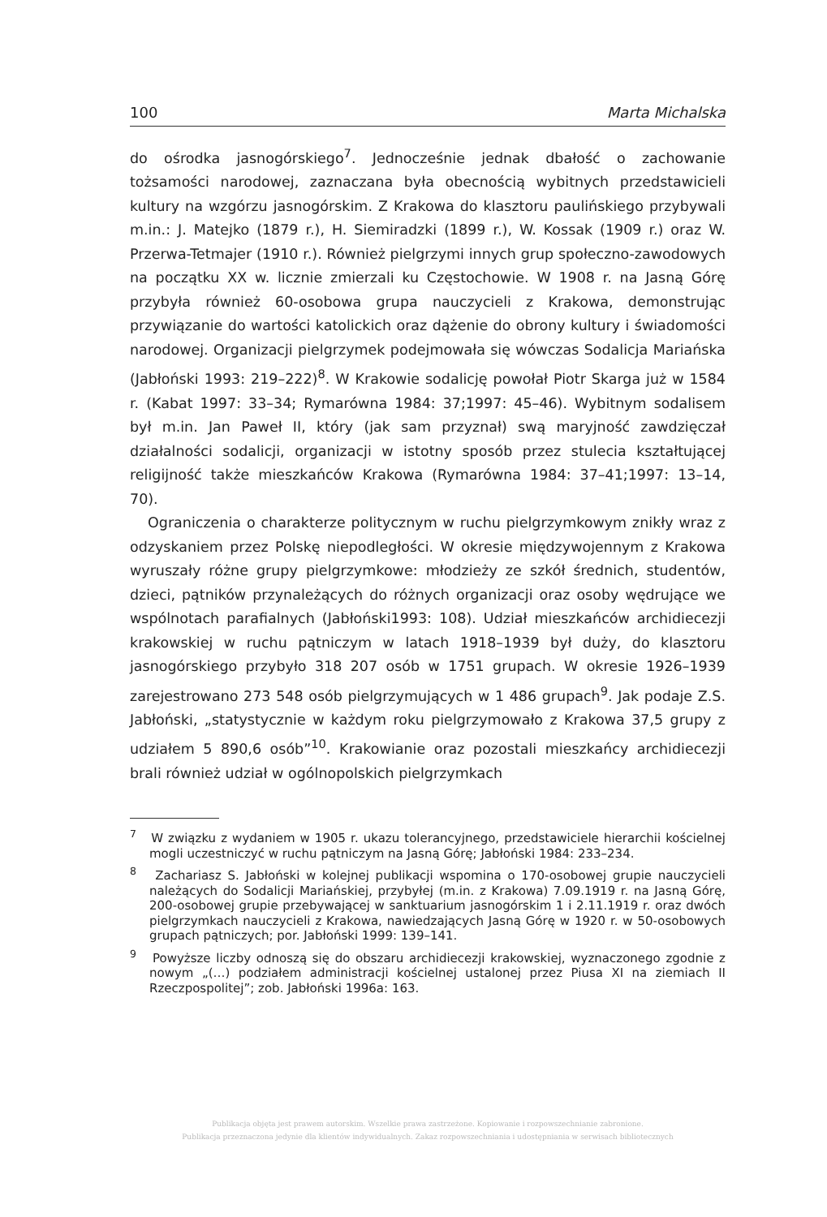100 Marta Michalska
do ośrodka jasnogórskiego<sup>7</sup>. Jednocześnie jednak dbałość o zachowanie tożsamości narodowej, zaznaczana była obecnością wybitnych przedstawicieli kultury na wzgórzu jasnogórskim. Z Krakowa do klasztoru paulińskiego przybywali m.in.: J. Matejko (1879 r.), H. Siemiradzki (1899 r.), W. Kossak (1909 r.) oraz W. Przerwa-Tetmajer (1910 r.). Również pielgrzymi innych grup społeczno-zawodowych na początku XX w. licznie zmierzali ku Częstochowie. W 1908 r. na Jasną Górę przybyła również 60-osobowa grupa nauczycieli z Krakowa, demonstrując przywiązanie do wartości katolickich oraz dążenie do obrony kultury i świadomości narodowej. Organizacji pielgrzymek podejmowała się wówczas Sodalicja Mariańska (Jabłoński 1993: 219–222)<sup>8</sup>. W Krakowie sodalicję powołał Piotr Skarga już w 1584 r. (Kabat 1997: 33–34; Rymarówna 1984: 37;1997: 45–46). Wybitnym sodalisem był m.in. Jan Paweł II, który (jak sam przyznał) swą maryjność zawdzięczał działalności sodalicji, organizacji w istotny sposób przez stulecia kształtującej religijność także mieszkańców Krakowa (Rymarówna 1984: 37–41;1997: 13–14, 70).
Ograniczenia o charakterze politycznym w ruchu pielgrzymkowym znikły wraz z odzyskaniem przez Polskę niepodległości. W okresie międzywojennym z Krakowa wyruszały różne grupy pielgrzymkowe: młodzieży ze szkół średnich, studentów, dzieci, pątników przynależących do różnych organizacji oraz osoby wędrujące we wspólnotach parafialnych (Jabłoński1993: 108). Udział mieszkańców archidiecezji krakowskiej w ruchu pątniczym w latach 1918–1939 był duży, do klasztoru jasnogórskiego przybyło 318 207 osób w 1751 grupach. W okresie 1926–1939 zarejestrowano 273 548 osób pielgrzymujących w 1 486 grupach<sup>9</sup>. Jak podaje Z.S. Jabłoński, „statystycznie w każdym roku pielgrzymowało z Krakowa 37,5 grupy z udziałem 5 890,6 osób”<sup>10</sup>. Krakowianie oraz pozostali mieszkańcy archidiecezji brali również udział w ogólnopolskich pielgrzymkach
<sup>7</sup> W związku z wydaniem w 1905 r. ukazu tolerancyjnego, przedstawiciele hierarchii kościelnej mogli uczestniczyć w ruchu pątniczym na Jasną Górę; Jabłoński 1984: 233–234.
<sup>8</sup> Zachariasz S. Jabłoński w kolejnej publikacji wspomina o 170-osobowej grupie nauczycieli należących do Sodalicji Mariańskiej, przybyłej (m.in. z Krakowa) 7.09.1919 r. na Jasną Górę, 200-osobowej grupie przebywającej w sanktuarium jasnogórskim 1 i 2.11.1919 r. oraz dwóch pielgrzymkach nauczycieli z Krakowa, nawiedzających Jasną Górę w 1920 r. w 50-osobowych grupach pątniczych; por. Jabłoński 1999: 139–141.
<sup>9</sup> Powyższe liczby odnoszą się do obszaru archidiecezji krakowskiej, wyznaczonego zgodnie z nowym „(…) podziałem administracji kościelnej ustalonej przez Piusa XI na ziemiach II Rzeczpospolitej”; zob. Jabłoński 1996a: 163.
Publikacja objęta jest prawem autorskim. Wszelkie prawa zastrzeżone. Kopiowanie i rozpowszechnianie zabronione.
Publikacja przeznaczona jedynie dla klientów indywidualnych. Zakaz rozpowszechniania i udostępniania w serwisach bibliotecznych